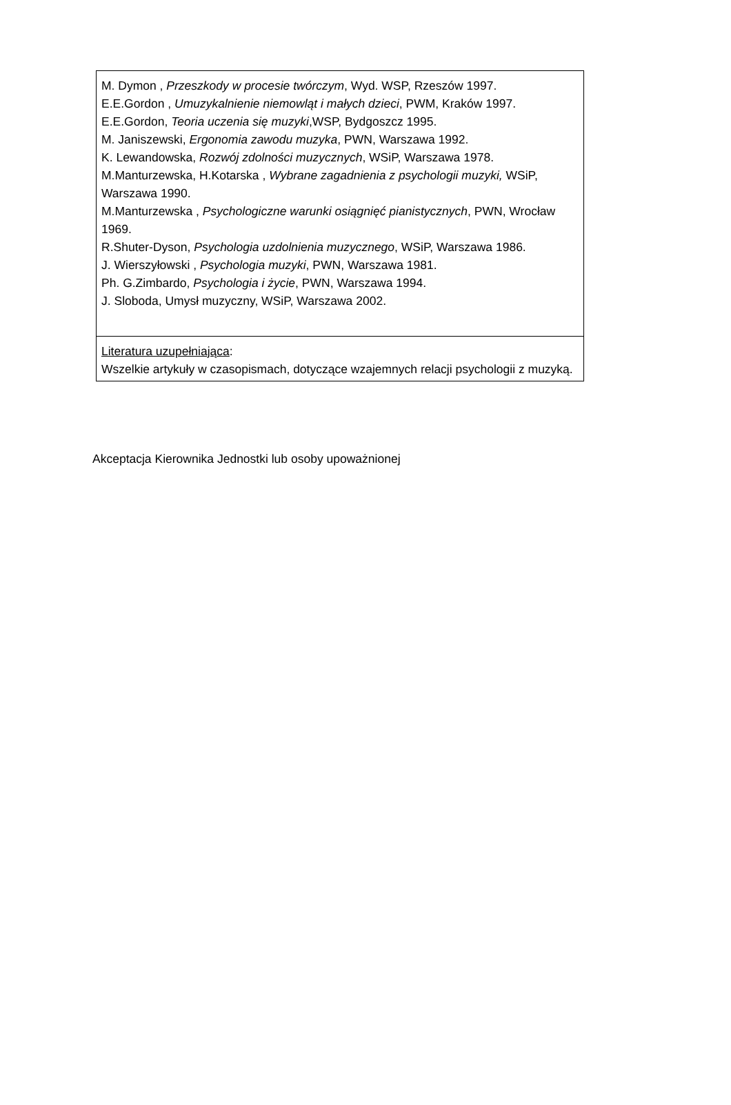| M. Dymon , Przeszkody w procesie twórczym , Wyd. WSP, Rzeszów 1997. E.E.Gordon , Umuzykalnienie niemowląt i małych dzieci , PWM, Kraków 1997. E.E.Gordon, Teoria uczenia się muzyki ,WSP, Bydgoszcz 1995. M. Janiszewski, Ergonomia zawodu muzyka , PWN, Warszawa 1992. K. Lewandowska, Rozwój zdolności muzycznych , WSiP, Warszawa 1978. M.Manturzewska, H.Kotarska , Wybrane zagadnienia z psychologii muzyki, WSiP, Warszawa 1990. M.Manturzewska , Psychologiczne warunki osiągnięć pianistycznych , PWN, Wrocław 1969. R.Shuter-Dyson, Psychologia uzdolnienia muzycznego , WSiP, Warszawa 1986. J. Wierszyłowski , Psychologia muzyki , PWN, Warszawa 1981. Ph. G.Zimbardo, Psychologia i życie , PWN, Warszawa 1994. J. Sloboda, Umysł muzyczny, WSiP, Warszawa 2002. |
| Literatura uzupełniająca : Wszelkie artykuły w czasopismach, dotyczące wzajemnych relacji psychologii z muzyką. |
Akceptacja Kierownika Jednostki lub osoby upoważnionej